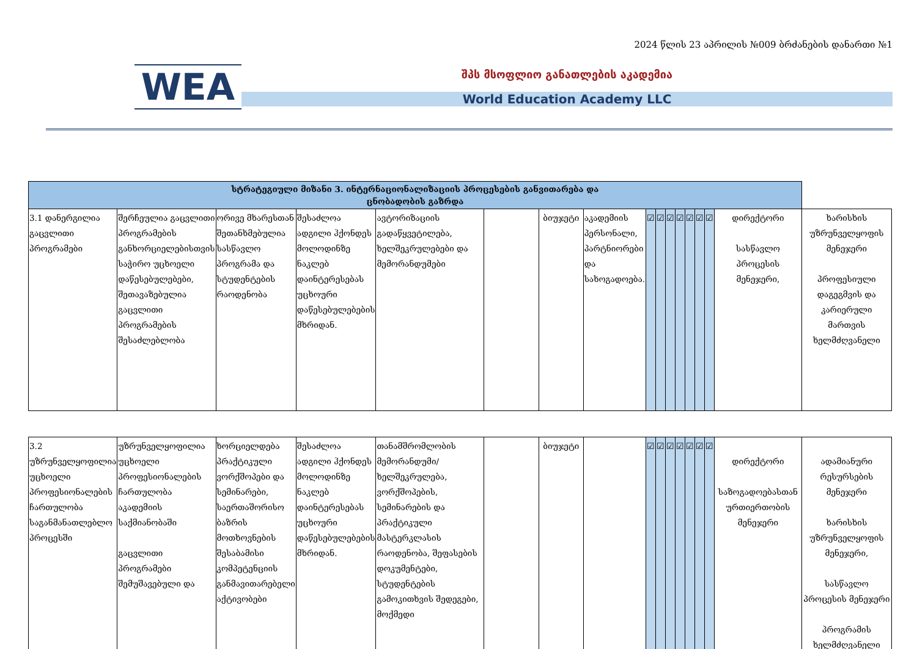2024 წლის 23 აპრილის №009 ბრძანების დანართი №1
WEA
შპს მსოფლიო განათლების აკადემია
World Education Academy LLC
| სტრატეგიული მიზანი 3. ინტერნაციონალიზაციის პროცესების განვითარება და ცნობადობის გაზრდა | | | | | | | | | | | | | | | | |
| 3.1 დანერგილია გაცვლითი პროგრამები | შერჩეულია გაცვლითი პროგრამების განხორციელებისთვის საჭირო უცხოელი დაწესებულებები, შეთავაზებულია გაცვლითი პროგრამების შესაძლებლობა | ორივე მხარესთან შეთანხმებულია სასწავლო პროგრამა და სტუდენტების რაოდენობა | შესაძლოა ადგილი ჰქონდეს მოლოდინზე ნაკლებ დაინტერესებას უცხოური დაწესებულებების მხრიდან. | ავტორიზაციის გადაწყვეტილება, ხელშეკრულებები და მემორანდუმები | | ბიუჯეტი | აკადემიის პერსონალი, პარტნიორები და სახოგადოება. | ☑ | ☑ | ☑ | ☑ | ☑ | ☑ | ☑ | დირექტორი სასწავლო პროცესის მენეჯერი, | ხარისხის უზრუნველყოფის მენეჯერი პროფესიული დაგეგმვის და კარიერული მართვის ხელმძღვანელი |
| 3.2 უზრუნველყოფილია უცხოელი პროფესიონალების ჩართულობა საგანმანათლებლო პროცესში | უზრუნველყოფილია უცხოელი პროფესიონალების ჩართულობა აკადემიის საქმიანობაში გაცვლითი პროგრამები შემუშავებული და | ხორციელდება პრაქტიკული ვორქშოპები და სემინარები, საერთაშორისო ბაზრის მოთხოვნების შესაბამისი კომპეტენციის განმავითარებელი აქტივობები | შესაძლოა ადგილი ჰქონდეს მოლოდინზე ნაკლებ დაინტერესებას უცხოური დაწესებულებების მხრიდან. | თანამშრომლობის მემორანდუმი/ ხელშეკრულება, ვორქშოპების, სემინარების და პრაქტიკული მასტერკლასის რაოდენობა, შეფასების დოკუმენტები, სტუდენტების გამოკითხვის შედეგები, მოქმედი | | ბიუჯეტი | | ☑ | ☑ | ☑ | ☑ | ☑ | ☑ | ☑ | დირექტორი საზოგადოებასთან ურთიერთობის მენეჯერი | ადამიანური რესურსების მენეჯერი ხარისხის უზრუნველყოფის მენეჯერი, სასწავლო პროცესის მენეჯერი პროგრამის ხელმძღვანელი |